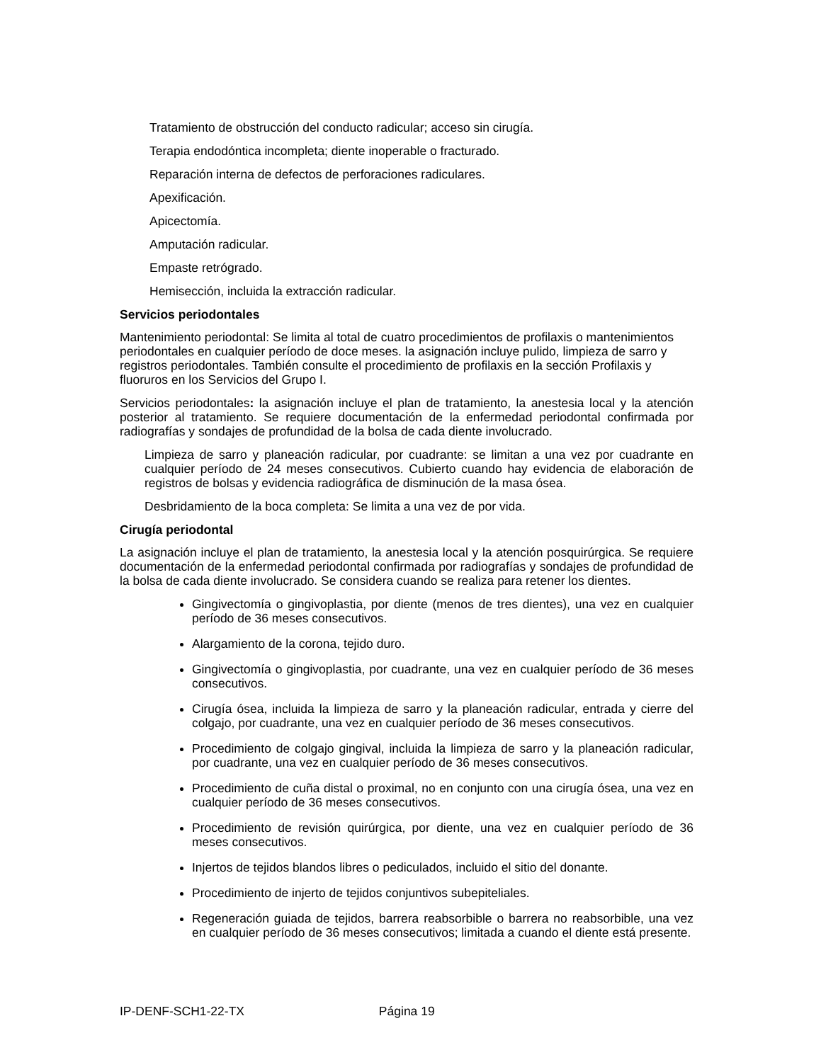Tratamiento de obstrucción del conducto radicular; acceso sin cirugía.
Terapia endodóntica incompleta; diente inoperable o fracturado.
Reparación interna de defectos de perforaciones radiculares.
Apexificación.
Apicectomía.
Amputación radicular.
Empaste retrógrado.
Hemisección, incluida la extracción radicular.
Servicios periodontales
Mantenimiento periodontal: Se limita al total de cuatro procedimientos de profilaxis o mantenimientos periodontales en cualquier período de doce meses. la asignación incluye pulido, limpieza de sarro y registros periodontales. También consulte el procedimiento de profilaxis en la sección Profilaxis y fluoruros en los Servicios del Grupo I.
Servicios periodontales: la asignación incluye el plan de tratamiento, la anestesia local y la atención posterior al tratamiento. Se requiere documentación de la enfermedad periodontal confirmada por radiografías y sondajes de profundidad de la bolsa de cada diente involucrado.
Limpieza de sarro y planeación radicular, por cuadrante: se limitan a una vez por cuadrante en cualquier período de 24 meses consecutivos. Cubierto cuando hay evidencia de elaboración de registros de bolsas y evidencia radiográfica de disminución de la masa ósea.
Desbridamiento de la boca completa: Se limita a una vez de por vida.
Cirugía periodontal
La asignación incluye el plan de tratamiento, la anestesia local y la atención posquirúrgica. Se requiere documentación de la enfermedad periodontal confirmada por radiografías y sondajes de profundidad de la bolsa de cada diente involucrado. Se considera cuando se realiza para retener los dientes.
Gingivectomía o gingivoplastia, por diente (menos de tres dientes), una vez en cualquier período de 36 meses consecutivos.
Alargamiento de la corona, tejido duro.
Gingivectomía o gingivoplastia, por cuadrante, una vez en cualquier período de 36 meses consecutivos.
Cirugía ósea, incluida la limpieza de sarro y la planeación radicular, entrada y cierre del colgajo, por cuadrante, una vez en cualquier período de 36 meses consecutivos.
Procedimiento de colgajo gingival, incluida la limpieza de sarro y la planeación radicular, por cuadrante, una vez en cualquier período de 36 meses consecutivos.
Procedimiento de cuña distal o proximal, no en conjunto con una cirugía ósea, una vez en cualquier período de 36 meses consecutivos.
Procedimiento de revisión quirúrgica, por diente, una vez en cualquier período de 36 meses consecutivos.
Injertos de tejidos blandos libres o pediculados, incluido el sitio del donante.
Procedimiento de injerto de tejidos conjuntivos subepiteliales.
Regeneración guiada de tejidos, barrera reabsorbible o barrera no reabsorbible, una vez en cualquier período de 36 meses consecutivos; limitada a cuando el diente está presente.
IP-DENF-SCH1-22-TX Página 19